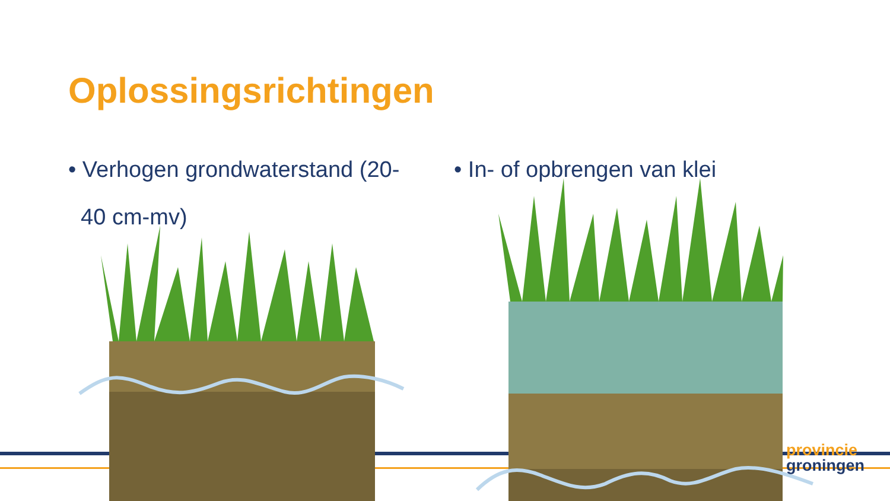Oplossingsrichtingen
• Verhogen grondwaterstand (20-
40 cm-mv)
• In- of opbrengen van klei
provincie
groningen